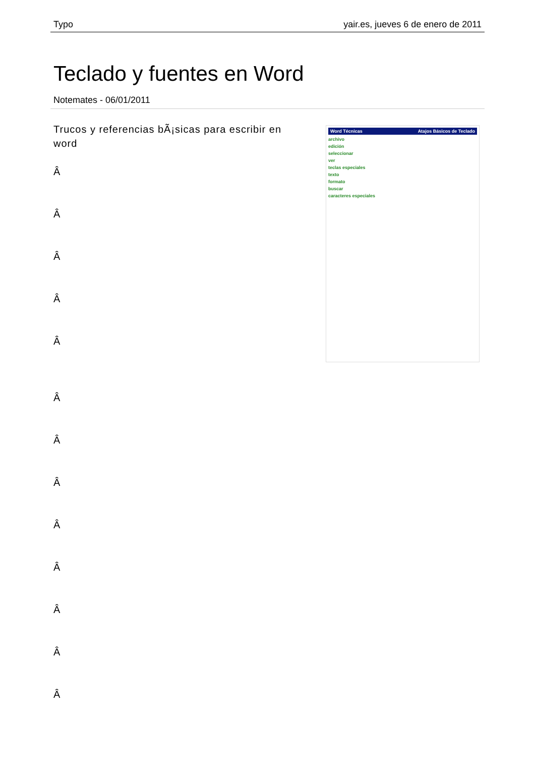Typo yair.es, jueves 6 de enero de 2011
Teclado y fuentes en Word
Notemates - 06/01/2011
Trucos y referencias bÃ¡sicas para escribir en word
Â
Â
Â
Â
Â
Â
Â
Â
Â
Â
Â
Â
Â
Word Técnicas Atajos Básicos de Teclado
archivo
edición
seleccionar
ver
teclas especiales
texto
formato
buscar
caracteres especiales